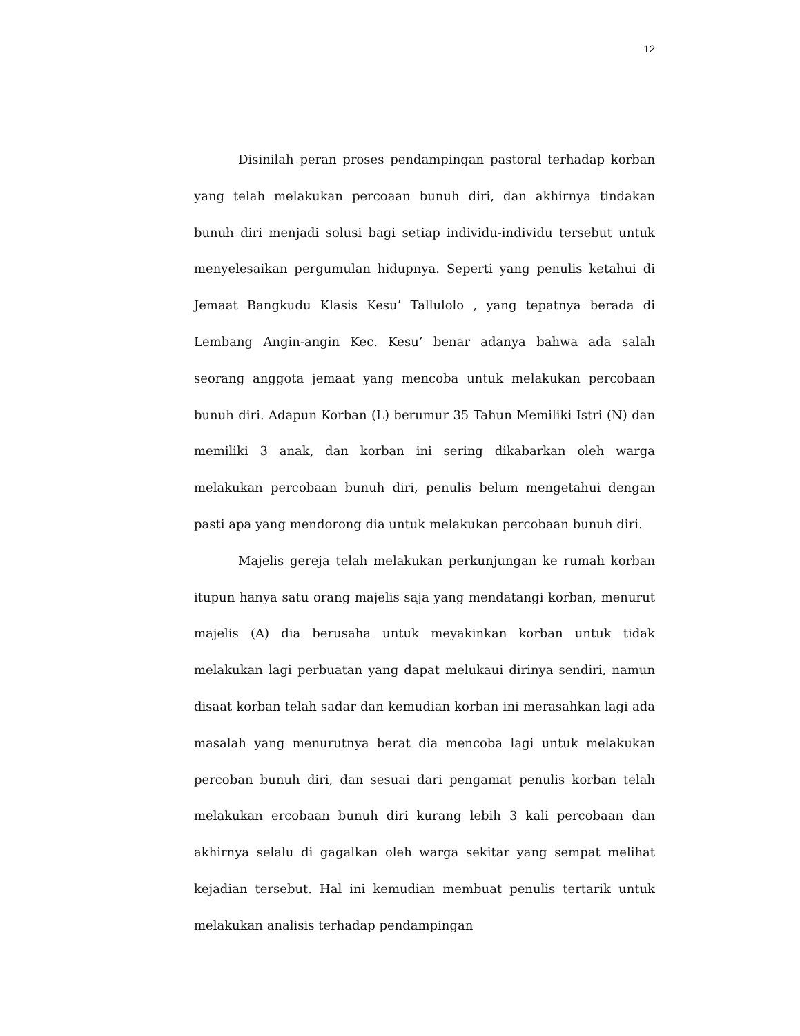12
Disinilah peran proses pendampingan pastoral terhadap korban yang telah melakukan percoaan bunuh diri, dan akhirnya tindakan bunuh diri menjadi solusi bagi setiap individu-individu tersebut untuk menyelesaikan pergumulan hidupnya. Seperti yang penulis ketahui di Jemaat Bangkudu Klasis Kesu’ Tallulolo , yang tepatnya berada di Lembang Angin-angin Kec. Kesu’ benar adanya bahwa ada salah seorang anggota jemaat yang mencoba untuk melakukan percobaan bunuh diri. Adapun Korban (L) berumur 35 Tahun Memiliki Istri (N) dan memiliki 3 anak, dan korban ini sering dikabarkan oleh warga melakukan percobaan bunuh diri, penulis belum mengetahui dengan pasti apa yang mendorong dia untuk melakukan percobaan bunuh diri.
Majelis gereja telah melakukan perkunjungan ke rumah korban itupun hanya satu orang majelis saja yang mendatangi korban, menurut majelis (A) dia berusaha untuk meyakinkan korban untuk tidak melakukan lagi perbuatan yang dapat melukaui dirinya sendiri, namun disaat korban telah sadar dan kemudian korban ini merasahkan lagi ada masalah yang menurutnya berat dia mencoba lagi untuk melakukan percoban bunuh diri, dan sesuai dari pengamat penulis korban telah melakukan ercobaan bunuh diri kurang lebih 3 kali percobaan dan akhirnya selalu di gagalkan oleh warga sekitar yang sempat melihat kejadian tersebut. Hal ini kemudian membuat penulis tertarik untuk melakukan analisis terhadap pendampingan